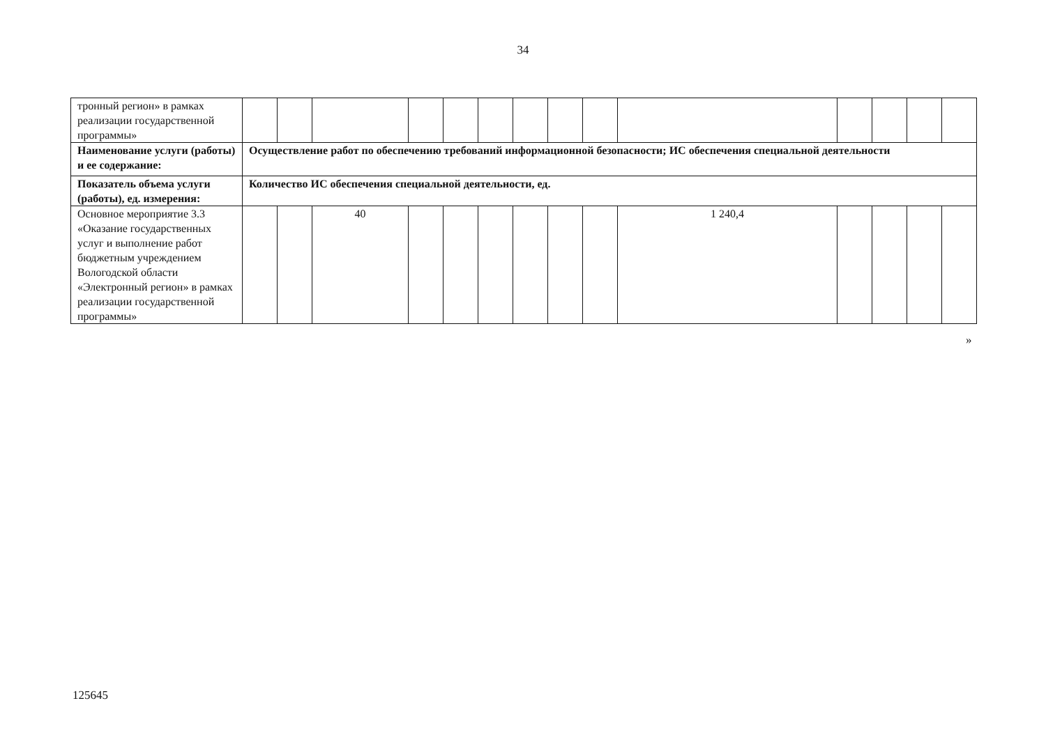34
| тронный регион» в рамках реализации государственной программы» | | | | | | | | | | | | | | |
| Наименование услуги (работы) и ее содержание: | Осуществление работ по обеспечению требований информационной безопасности; ИС обеспечения специальной деятельности | | | | | | | | | | | | | |
| Показатель объема услуги (работы), ед. измерения: | Количество ИС обеспечения специальной деятельности, ед. | | | | | | | | | | | | | |
| Основное мероприятие 3.3 «Оказание государственных услуг и выполнение работ бюджетным учреждением Вологодской области «Электронный регион» в рамках реализации государственной программы» | | | 40 | | | | | | | 1 240,4 | | | | |
»
125645